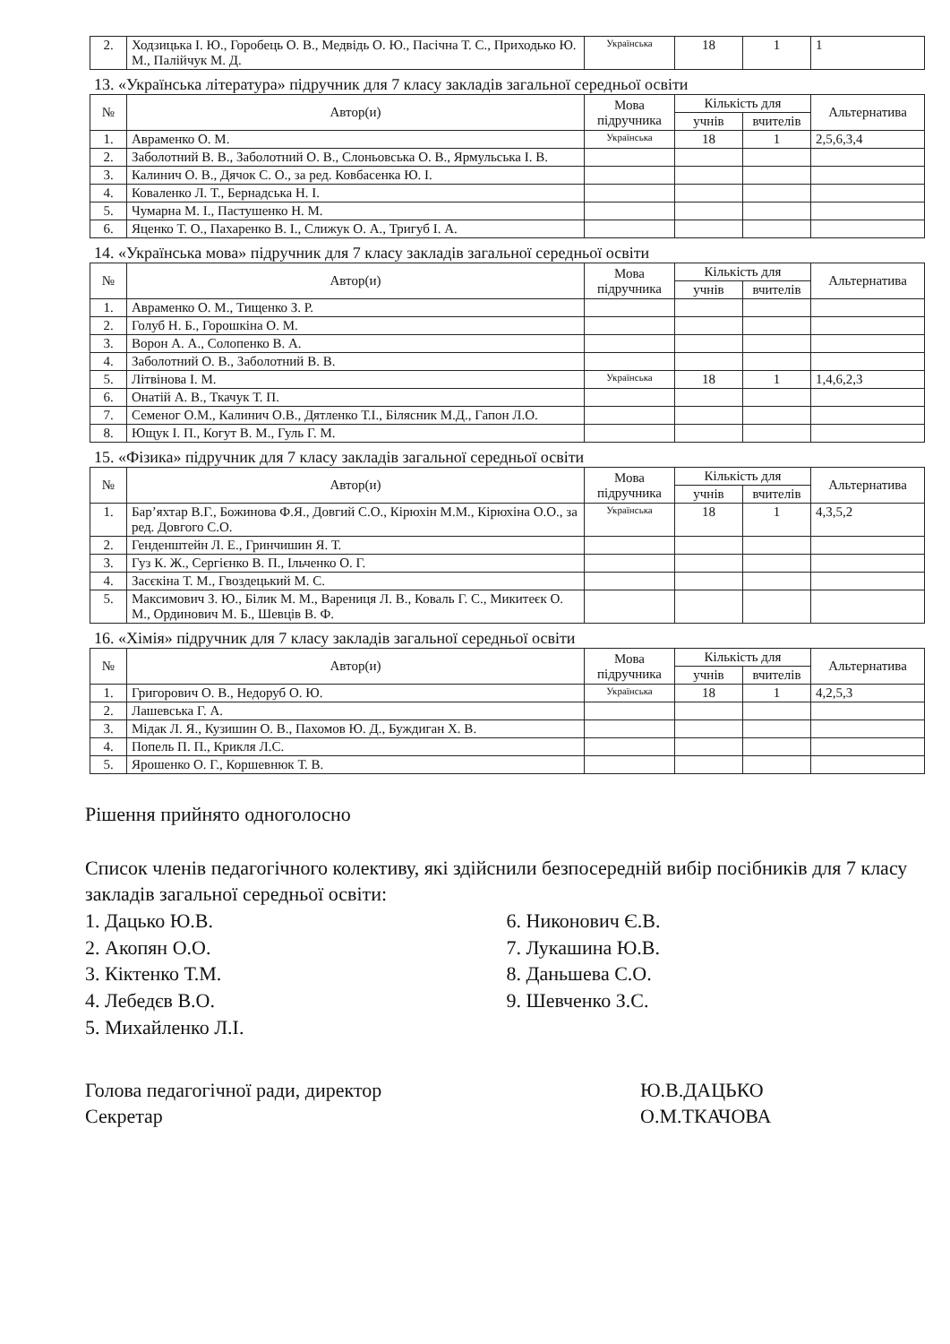| 2. | Ходзицька І. Ю., Горобець О. В., Медвідь О. Ю., Пасічна Т. С., Приходько Ю. М., Палійчук М. Д. | Українська | 18 | 1 | 1 |
13. «Українська література» підручник для 7 класу закладів загальної середньої освіти
| № | Автор(и) | Мова підручника | Кількість для | | Альтернатива |
| --- | --- | --- | --- | --- | --- |
| | | | учнів | вчителів | |
| 1. | Авраменко О. М. | Українська | 18 | 1 | 2,5,6,3,4 |
| 2. | Заболотний В. В., Заболотний О. В., Слоньовська О. В., Ярмульська І. В. | | | | |
| 3. | Калинич О. В., Дячок С. О., за ред. Ковбасенка Ю. І. | | | | |
| 4. | Коваленко Л. Т., Бернадська Н. І. | | | | |
| 5. | Чумарна М. І., Пастушенко Н. М. | | | | |
| 6. | Яценко Т. О., Пахаренко В. І., Слижук О. А., Тригуб І. А. | | | | |
14. «Українська мова» підручник для 7 класу закладів загальної середньої освіти
| № | Автор(и) | Мова підручника | Кількість для | | Альтернатива |
| --- | --- | --- | --- | --- | --- |
| | | | учнів | вчителів | |
| 1. | Авраменко О. М., Тищенко З. Р. | | | | |
| 2. | Голуб Н. Б., Горошкіна О. М. | | | | |
| 3. | Ворон А. А., Солопенко В. А. | | | | |
| 4. | Заболотний О. В., Заболотний В. В. | | | | |
| 5. | Літвінова І. М. | Українська | 18 | 1 | 1,4,6,2,3 |
| 6. | Онатій А. В., Ткачук Т. П. | | | | |
| 7. | Семеног О.М., Калинич О.В., Дятленко Т.І., Білясник М.Д., Гапон Л.О. | | | | |
| 8. | Ющук І. П., Когут В. М., Гуль Г. М. | | | | |
15. «Фізика» підручник для 7 класу закладів загальної середньої освіти
| № | Автор(и) | Мова підручника | Кількість для | | Альтернатива |
| --- | --- | --- | --- | --- | --- |
| | | | учнів | вчителів | |
| 1. | Бар’яхтар В.Г., Божинова Ф.Я., Довгий С.О., Кірюхін М.М., Кірюхіна О.О., за ред. Довгого С.О. | Українська | 18 | 1 | 4,3,5,2 |
| 2. | Генденштейн Л. Е., Гринчишин Я. Т. | | | | |
| 3. | Гуз К. Ж., Сергієнко В. П., Ільченко О. Г. | | | | |
| 4. | Засєкіна Т. М., Гвоздецький М. С. | | | | |
| 5. | Максимович З. Ю., Білик М. М., Варениця Л. В., Коваль Г. С., Микитеєк О. М., Ординович М. Б., Шевців В. Ф. | | | | |
16. «Хімія» підручник для 7 класу закладів загальної середньої освіти
| № | Автор(и) | Мова підручника | Кількість для | | Альтернатива |
| --- | --- | --- | --- | --- | --- |
| | | | учнів | вчителів | |
| 1. | Григорович О. В., Недоруб О. Ю. | Українська | 18 | 1 | 4,2,5,3 |
| 2. | Лашевська Г. А. | | | | |
| 3. | Мідак Л. Я., Кузишин О. В., Пахомов Ю. Д., Буждиган Х. В. | | | | |
| 4. | Попель П. П., Крикля Л.С. | | | | |
| 5. | Ярошенко О. Г., Коршевнюк Т. В. | | | | |
Рішення прийнято одноголосно
Список членів педагогічного колективу, які здійснили безпосередній вибір посібників для 7 класу закладів загальної середньої освіти:
1. Дацько Ю.В.
2. Акопян О.О.
3. Кіктенко Т.М.
4. Лебедєв В.О.
5. Михайленко Л.І.
6. Никонович Є.В.
7. Лукашина Ю.В.
8. Даньшева С.О.
9. Шевченко З.С.
Голова педагогічної ради, директор
Секретар
Ю.В.ДАЦЬКО
О.М.ТКАЧОВА